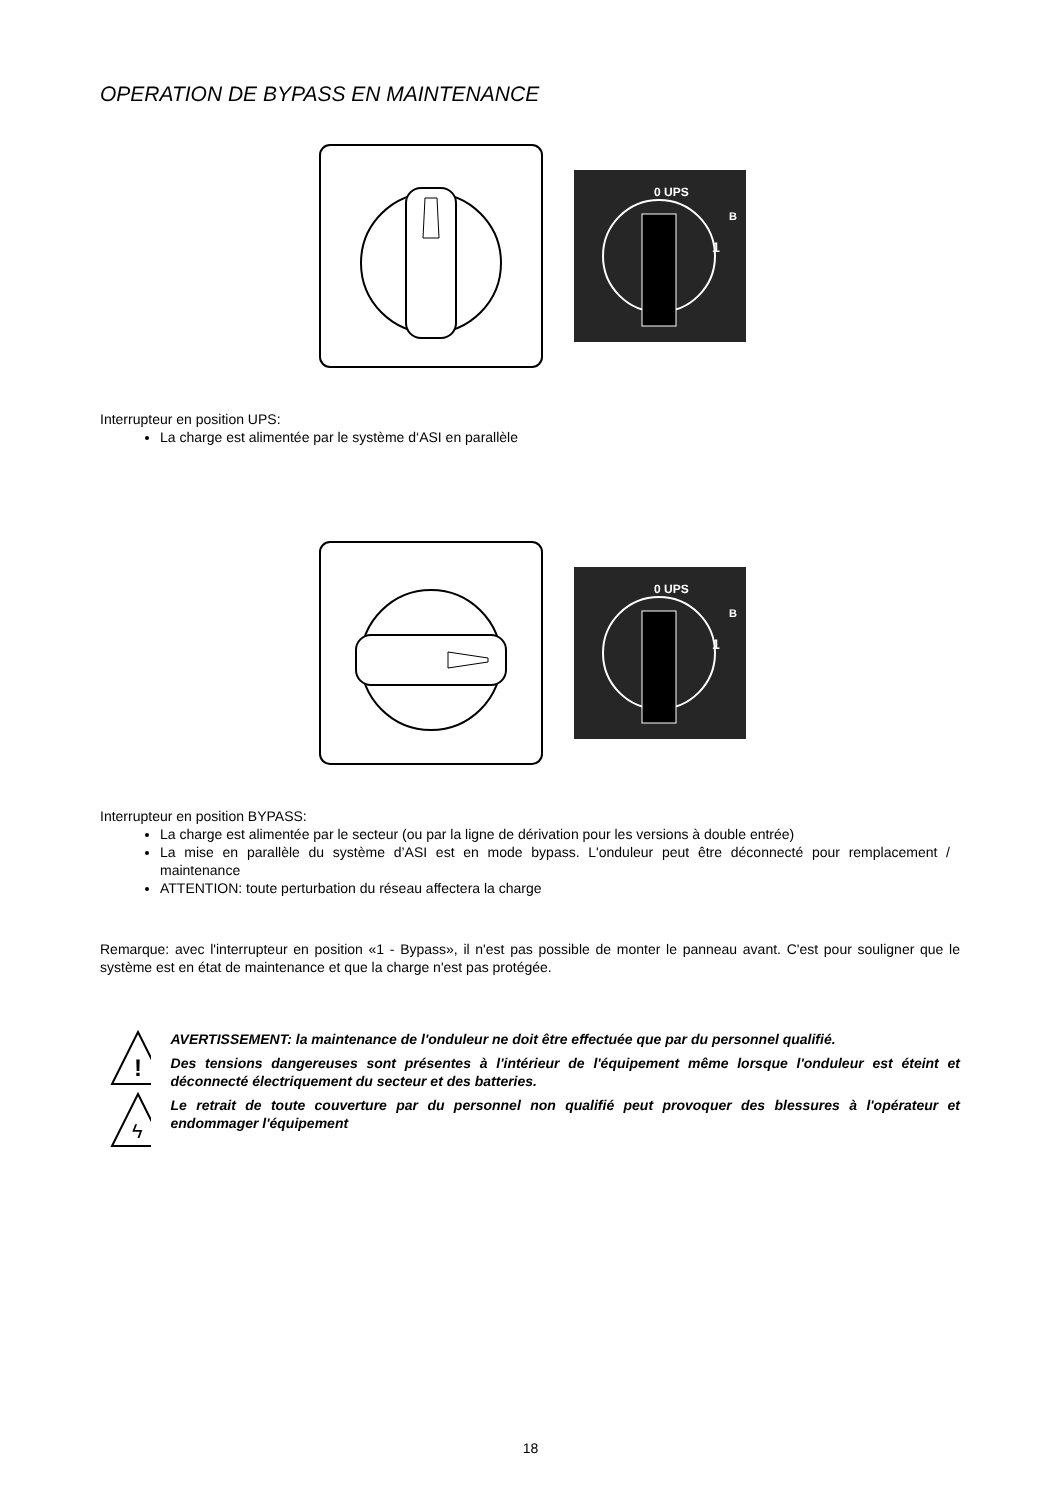OPERATION DE BYPASS EN MAINTENANCE
0 UPS
1
B
Interrupteur en position UPS:
La charge est alimentée par le système d‘ASI en parallèle
0 UPS
1
B
Interrupteur en position BYPASS:
La charge est alimentée par le secteur (ou par la ligne de dérivation pour les versions à double entrée)
La mise en parallèle du système d’ASI est en mode bypass. L'onduleur peut être déconnecté pour remplacement / maintenance
ATTENTION: toute perturbation du réseau affectera la charge
Remarque: avec l'interrupteur en position «1 - Bypass», il n'est pas possible de monter le panneau avant. C'est pour souligner que le système est en état de maintenance et que la charge n'est pas protégée.
!
ϟ
AVERTISSEMENT: la maintenance de l'onduleur ne doit être effectuée que par du personnel qualifié.
Des tensions dangereuses sont présentes à l'intérieur de l'équipement même lorsque l'onduleur est éteint et déconnecté électriquement du secteur et des batteries.
Le retrait de toute couverture par du personnel non qualifié peut provoquer des blessures à l'opérateur et endommager l'équipement
18